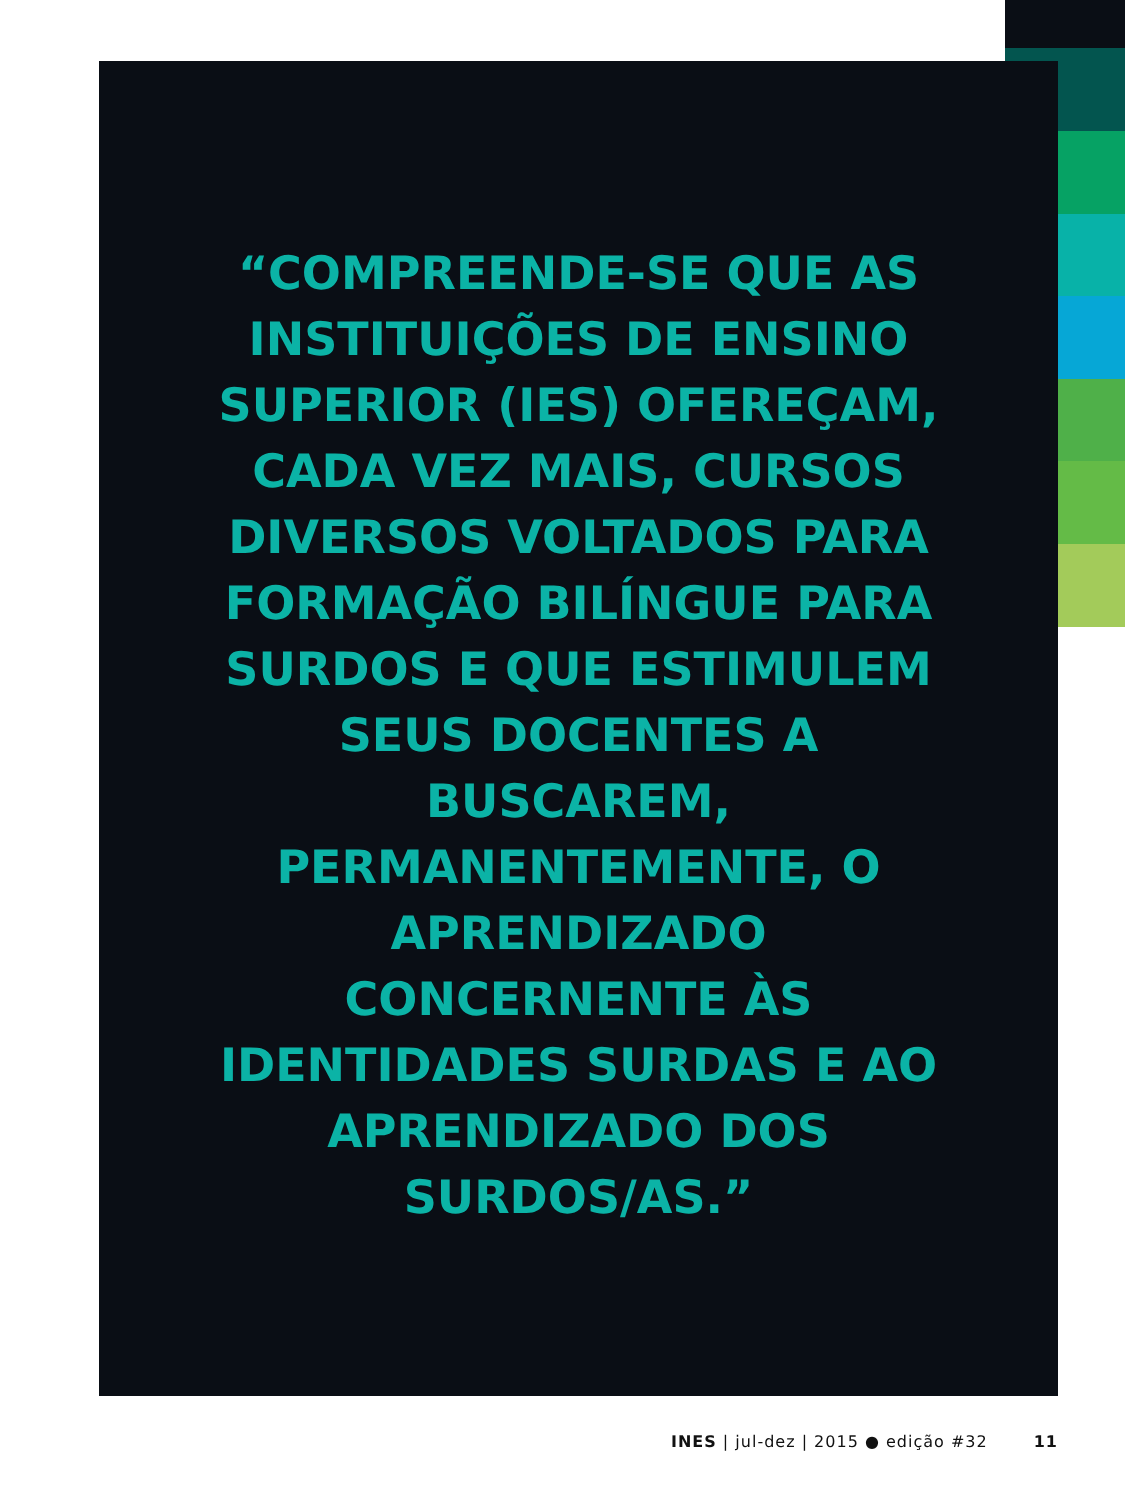“COMPREENDE-SE QUE AS
INSTITUIÇÕES DE ENSINO
SUPERIOR (IES) OFEREÇAM,
CADA VEZ MAIS, CURSOS
DIVERSOS VOLTADOS PARA
FORMAÇÃO BILÍNGUE PARA
SURDOS E QUE ESTIMULEM
SEUS DOCENTES A
BUSCAREM,
PERMANENTEMENTE, O
APRENDIZADO
CONCERNENTE ÀS
IDENTIDADES SURDAS E AO
APRENDIZADO DOS
SURDOS/AS.”
INES | jul-dez | 2015 ● edição #32 11